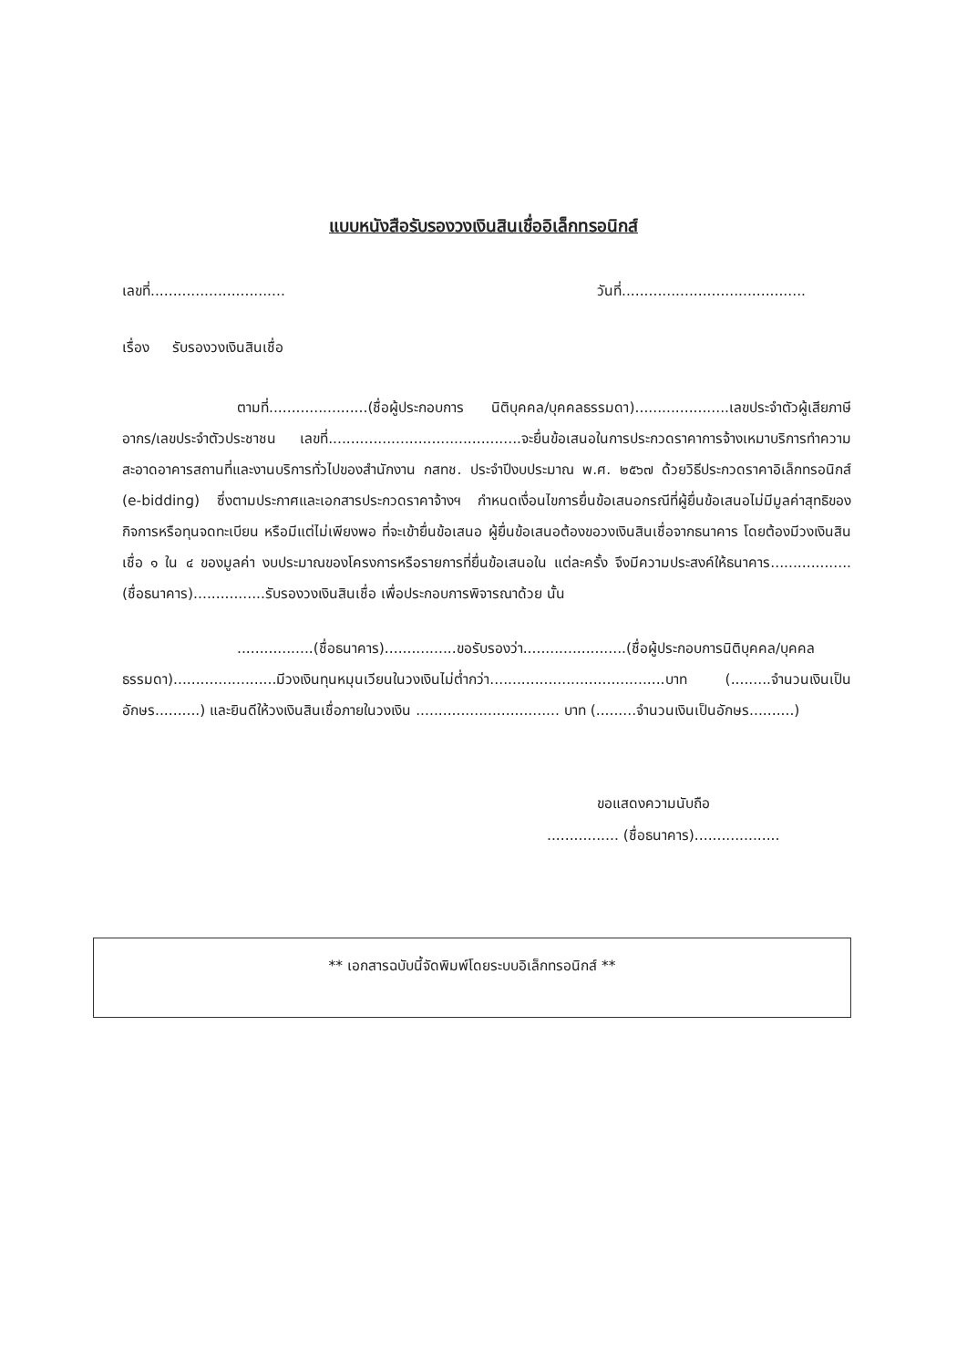แบบหนังสือรับรองวงเงินสินเชื่ออิเล็กทรอนิกส์
เลขที่.............................. วันที่.........................................
เรื่อง รับรองวงเงินสินเชื่อ
ตามที่......................(ชื่อผู้ประกอบการ นิติบุคคล/บุคคลธรรมดา).....................เลขประจำตัวผู้เสียภาษีอากร/เลขประจำตัวประชาชน เลขที่...........................................จะยื่นข้อเสนอในการประกวดราคาการจ้างเหมาบริการทำความสะอาดอาคารสถานที่และงานบริการทั่วไปของสำนักงาน กสทช. ประจำปีงบประมาณ พ.ศ. ๒๕๖๗ ด้วยวิธีประกวดราคาอิเล็กทรอนิกส์ (e-bidding) ซึ่งตามประกาศและเอกสารประกวดราคาจ้างฯ กำหนดเงื่อนไขการยื่นข้อเสนอกรณีที่ผู้ยื่นข้อเสนอไม่มีมูลค่าสุทธิของกิจการหรือทุนจดทะเบียน หรือมีแต่ไม่เพียงพอ ที่จะเข้ายื่นข้อเสนอ ผู้ยื่นข้อเสนอต้องขอวงเงินสินเชื่อจากธนาคาร โดยต้องมีวงเงินสินเชื่อ ๑ ใน ๔ ของมูลค่า งบประมาณของโครงการหรือรายการที่ยื่นข้อเสนอใน แต่ละครั้ง จึงมีความประสงค์ให้ธนาคาร.................. (ชื่อธนาคาร)................รับรองวงเงินสินเชื่อ เพื่อประกอบการพิจารณาด้วย นั้น
.................(ชื่อธนาคาร)................ขอรับรองว่า.......................(ชื่อผู้ประกอบการนิติบุคคล/บุคคลธรรมดา).......................มีวงเงินทุนหมุนเวียนในวงเงินไม่ต่ำกว่า.......................................บาท (.........จำนวนเงินเป็นอักษร..........) และยินดีให้วงเงินสินเชื่อภายในวงเงิน ................................ บาท (.........จำนวนเงินเป็นอักษร..........)
ขอแสดงความนับถือ
................ (ชื่อธนาคาร)...................
** เอกสารฉบับนี้จัดพิมพ์โดยระบบอิเล็กทรอนิกส์ **